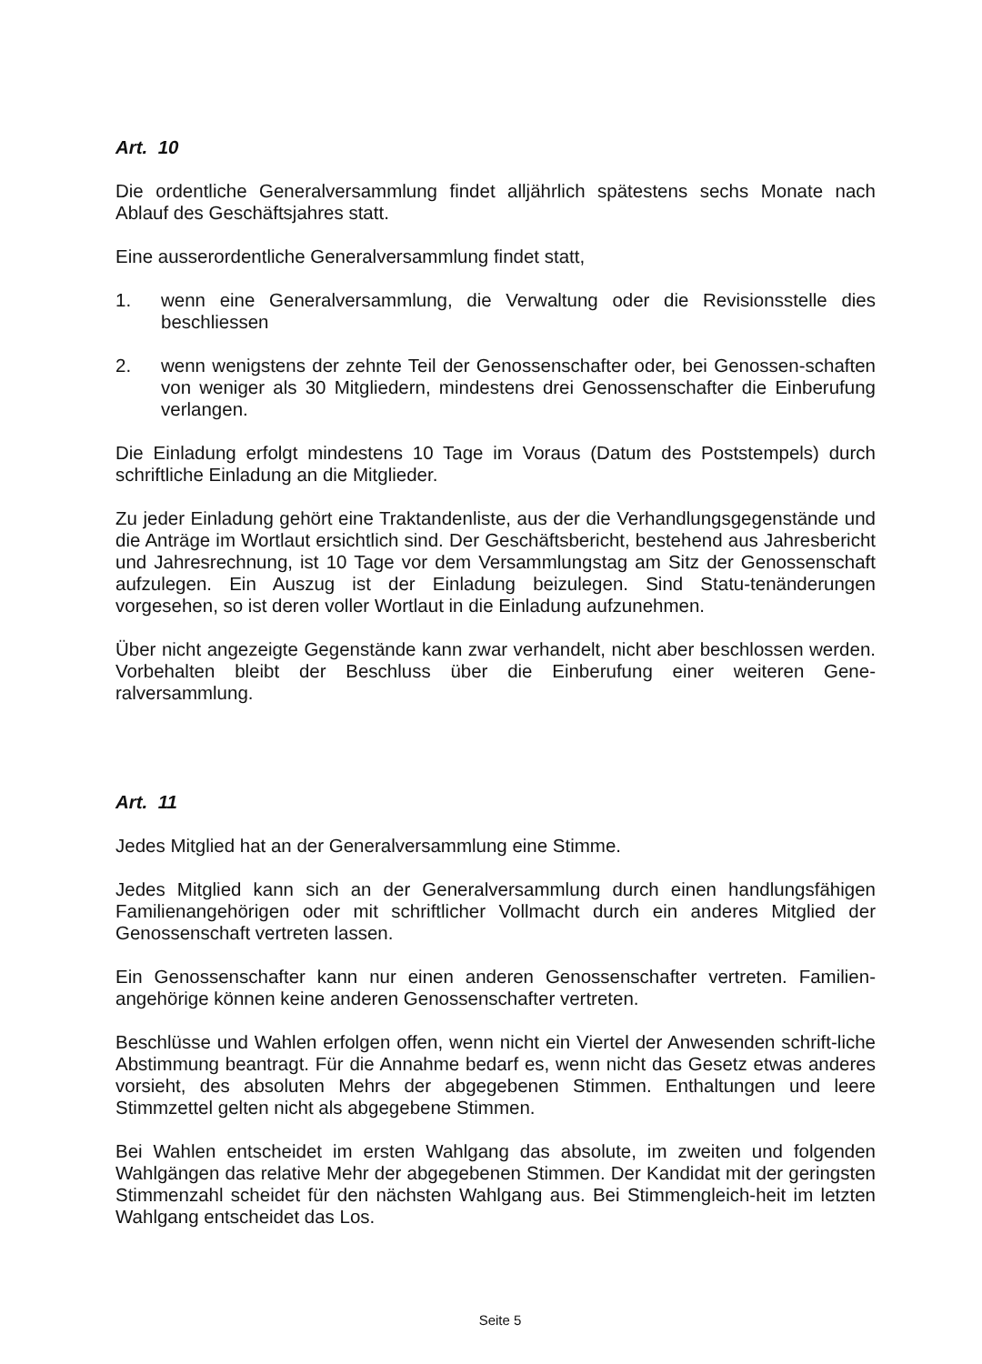Art. 10
Die ordentliche Generalversammlung findet alljährlich spätestens sechs Monate nach Ablauf des Geschäftsjahres statt.
Eine ausserordentliche Generalversammlung findet statt,
1. wenn eine Generalversammlung, die Verwaltung oder die Revisionsstelle dies beschliessen
2. wenn wenigstens der zehnte Teil der Genossenschafter oder, bei Genossen-schaften von weniger als 30 Mitgliedern, mindestens drei Genossenschafter die Einberufung verlangen.
Die Einladung erfolgt mindestens 10 Tage im Voraus (Datum des Poststempels) durch schriftliche Einladung an die Mitglieder.
Zu jeder Einladung gehört eine Traktandenliste, aus der die Verhandlungsgegenstände und die Anträge im Wortlaut ersichtlich sind. Der Geschäftsbericht, bestehend aus Jahresbericht und Jahresrechnung, ist 10 Tage vor dem Versammlungstag am Sitz der Genossenschaft aufzulegen. Ein Auszug ist der Einladung beizulegen. Sind Statu-tenänderungen vorgesehen, so ist deren voller Wortlaut in die Einladung aufzunehmen.
Über nicht angezeigte Gegenstände kann zwar verhandelt, nicht aber beschlossen werden. Vorbehalten bleibt der Beschluss über die Einberufung einer weiteren Gene-ralversammlung.
Art. 11
Jedes Mitglied hat an der Generalversammlung eine Stimme.
Jedes Mitglied kann sich an der Generalversammlung durch einen handlungsfähigen Familienangehörigen oder mit schriftlicher Vollmacht durch ein anderes Mitglied der Genossenschaft vertreten lassen.
Ein Genossenschafter kann nur einen anderen Genossenschafter vertreten. Familien-angehörige können keine anderen Genossenschafter vertreten.
Beschlüsse und Wahlen erfolgen offen, wenn nicht ein Viertel der Anwesenden schrift-liche Abstimmung beantragt. Für die Annahme bedarf es, wenn nicht das Gesetz etwas anderes vorsieht, des absoluten Mehrs der abgegebenen Stimmen. Enthaltungen und leere Stimmzettel gelten nicht als abgegebene Stimmen.
Bei Wahlen entscheidet im ersten Wahlgang das absolute, im zweiten und folgenden Wahlgängen das relative Mehr der abgegebenen Stimmen. Der Kandidat mit der geringsten Stimmenzahl scheidet für den nächsten Wahlgang aus. Bei Stimmengleich-heit im letzten Wahlgang entscheidet das Los.
Seite 5